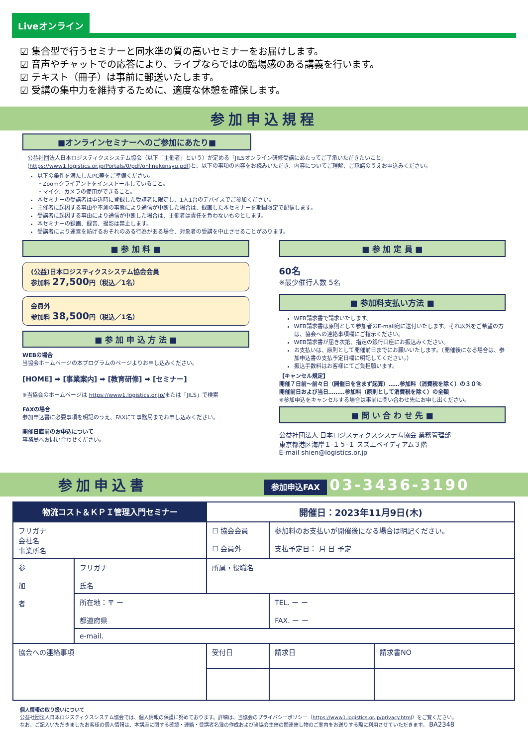Liveオンライン
☑ 集合型で行うセミナーと同水準の質の高いセミナーをお届けします。
☑ 音声やチャットでの応答により、ライブならではの臨場感のある講義を行います。
☑ テキスト（冊子）は事前に郵送いたします。
☑ 受講の集中力を維持するために、適度な休憩を確保します。
参加申込規程
■オンラインセミナーへのご参加にあたり■
公益社団法人日本ロジスティクスシステム協会（以下「主催者」という）が定める「JILSオンライン研修受講にあたってご了承いただきたいこと」(https://www1.logistics.or.jp/Portals/0/pdf/onlinekensyu.pdf)と、以下の事項の内容をお読みいただき、内容についてご理解、ご承諾のうえお申込みください。
以下の条件を満たしたPC等をご準備ください。
・Zoomクライアントをインストールしていること。
・マイク、カメラの使用ができること。
本セミナーの受講者は申込時に登録した受講者に限定し、1人1台のデバイスでご参加ください。
主催者に起因する事由や不測の事態により通信が中断した場合は、録画した本セミナーを期間限定で配信します。
受講者に起因する事由により通信が中断した場合は、主催者は責任を負わないものとします。
本セミナーの録画、録音、撮影は禁止します。
受講者により運営を妨げるおそれのある行為がある場合、対象者の受講を中止させることがあります。
■ 参 加 料 ■
(公益)日本ロジスティクスシステム協会会員
参加料 27,500円（税込／1名）
会員外
参加料 38,500円（税込／1名）
■ 参 加 申 込 方 法 ■
WEBの場合
当協会ホームページの本プログラムのページよりお申し込みください。
[HOME] ➡ [事業案内] ➡ [教育研修] ➡ [セミナー]
※当協会のホームページは https://www1.logistics.or.jp/または「JILS」で検索
FAXの場合
参加申込書に必要事項を明記のうえ、FAXにて事務局までお申し込みください。
開催日直前のお申込について
事務局へお問い合わせください。
■ 参 加 定 員 ■
60名
※最少催行人数 5名
■ 参加料支払い方法 ■
WEB請求書で請求いたします。
WEB請求書は原則として参加者のE-mail宛に送付いたします。それ以外をご希望の方は、協会への連絡事項欄にご指示ください。
WEB請求書が届き次第、指定の銀行口座にお振込みください。
お支払いは、原則として開催前日までにお願いいたします。（開催後になる場合は、参加申込書の支払予定日欄に明記してください。）
振込手数料はお客様にてご負担願います。
【キャンセル規定】
開催７日前～前々日（開催日を含まず起算）……参加料（消費税を除く）の３０％
開催前日および当日………参加料（原則として消費税を除く）の全額
※参加申込をキャンセルする場合は事前に問い合わせ先にお申し出ください。
■ 問 い 合 わ せ 先 ■
公益社団法人 日本ロジスティクスシステム協会 業務管理部
東京都港区海岸１-１５-１ スズエベイディアム３階
E-mail shien@logistics.or.jp
参加申込書 参加申込FAX 03-3436-3190
| 物流コスト＆ＫＰＩ管理入門セミナー | | 開催日：2023年11月9日(木) | | |
| フリガナ 会社名 事業所名 | | ☐ 協会会員 ☐ 会員外 | 参加料のお支払いが開催後になる場合は明記ください。 支払予定日： 月 日 予定 | |
| 参 加 者 | フリガナ 氏名 | 所属・役職名 | | |
| | 所在地：〒 ー 都道府県 | | TEL. ー ー FAX. ー ー | |
| | e-mail. | | | |
| 協会への連絡事項 | | 受付日 | 請求日 | 請求書NO |
個人情報の取り扱いについて
公益社団法人日本ロジスティクスシステム協会では、個人情報の保護に努めております。詳細は、当協会のプライバシーポリシー（https://www1.logistics.or.jp/privacy.html）をご覧ください。
なお、ご記入いただきましたお客様の個人情報は、本講座に関する確認・連絡・受講者名簿の作成および当協会主催の関連催し物のご案内をお送りする際に利用させていただきます。 BA2348